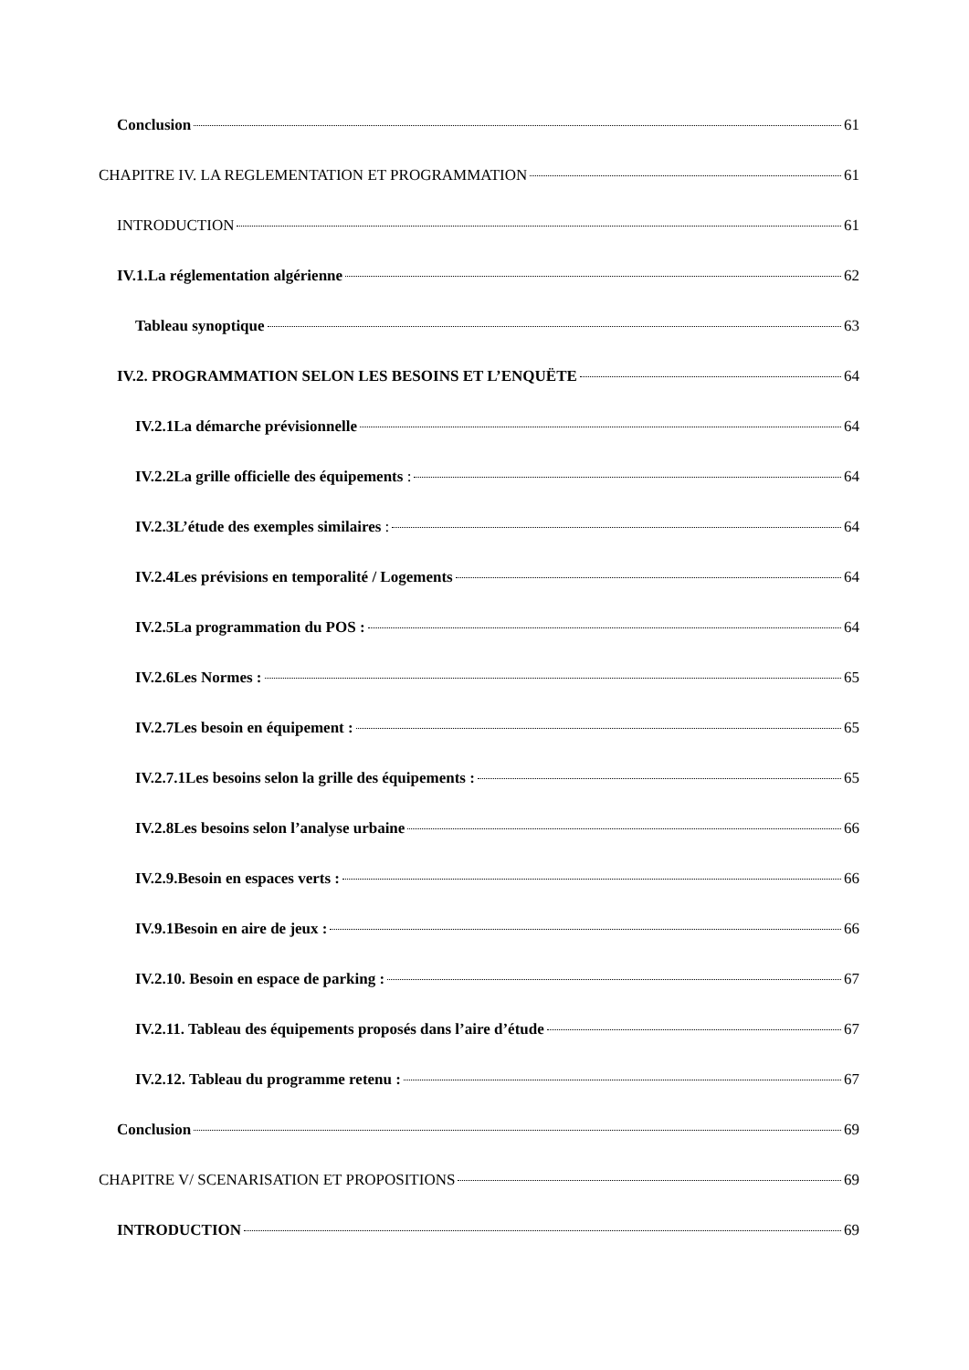Conclusion 61
CHAPITRE IV. LA REGLEMENTATION ET PROGRAMMATION 61
INTRODUCTION 61
IV.1.La réglementation algérienne 62
Tableau synoptique 63
IV.2. PROGRAMMATION SELON LES BESOINS ET L’ENQUËTE 64
IV.2.1La démarche prévisionnelle 64
IV.2.2La grille officielle des équipements : 64
IV.2.3L’étude des exemples similaires : 64
IV.2.4Les prévisions en temporalité / Logements 64
IV.2.5La programmation du POS : 64
IV.2.6Les Normes : 65
IV.2.7Les besoin en équipement : 65
IV.2.7.1Les besoins selon la grille des équipements : 65
IV.2.8Les besoins selon l’analyse urbaine 66
IV.2.9.Besoin en espaces verts : 66
IV.9.1Besoin en aire de jeux : 66
IV.2.10. Besoin en espace de parking : 67
IV.2.11. Tableau des équipements proposés dans l’aire d’étude 67
IV.2.12. Tableau du programme retenu : 67
Conclusion 69
CHAPITRE V/ SCENARISATION ET PROPOSITIONS 69
INTRODUCTION 69